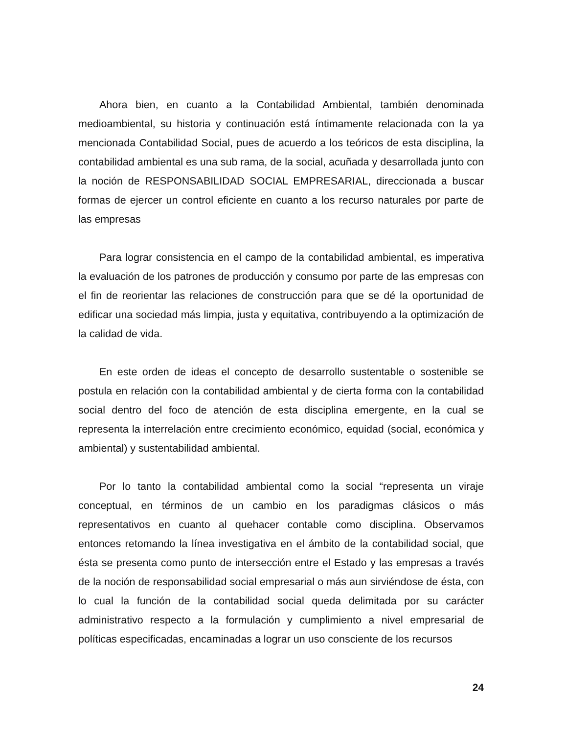Ahora bien, en cuanto a la Contabilidad Ambiental, también denominada medioambiental, su historia y continuación está íntimamente relacionada con la ya mencionada Contabilidad Social, pues de acuerdo a los teóricos de esta disciplina, la contabilidad ambiental es una sub rama, de la social, acuñada y desarrollada junto con la noción de RESPONSABILIDAD SOCIAL EMPRESARIAL, direccionada a buscar formas de ejercer un control eficiente en cuanto a los recurso naturales por parte de las empresas
Para lograr consistencia en el campo de la contabilidad ambiental, es imperativa la evaluación de los patrones de producción y consumo por parte de las empresas con el fin de reorientar las relaciones de construcción para que se dé la oportunidad de edificar una sociedad más limpia, justa y equitativa, contribuyendo a la optimización de la calidad de vida.
En este orden de ideas el concepto de desarrollo sustentable o sostenible se postula en relación con la contabilidad ambiental y de cierta forma con la contabilidad social dentro del foco de atención de esta disciplina emergente, en la cual se representa la interrelación entre crecimiento económico, equidad (social, económica y ambiental) y sustentabilidad ambiental.
Por lo tanto la contabilidad ambiental como la social “representa un viraje conceptual, en términos de un cambio en los paradigmas clásicos o más representativos en cuanto al quehacer contable como disciplina. Observamos entonces retomando la línea investigativa en el ámbito de la contabilidad social, que ésta se presenta como punto de intersección entre el Estado y las empresas a través de la noción de responsabilidad social empresarial o más aun sirviéndose de ésta, con lo cual la función de la contabilidad social queda delimitada por su carácter administrativo respecto a la formulación y cumplimiento a nivel empresarial de políticas especificadas, encaminadas a lograr un uso consciente de los recursos
24